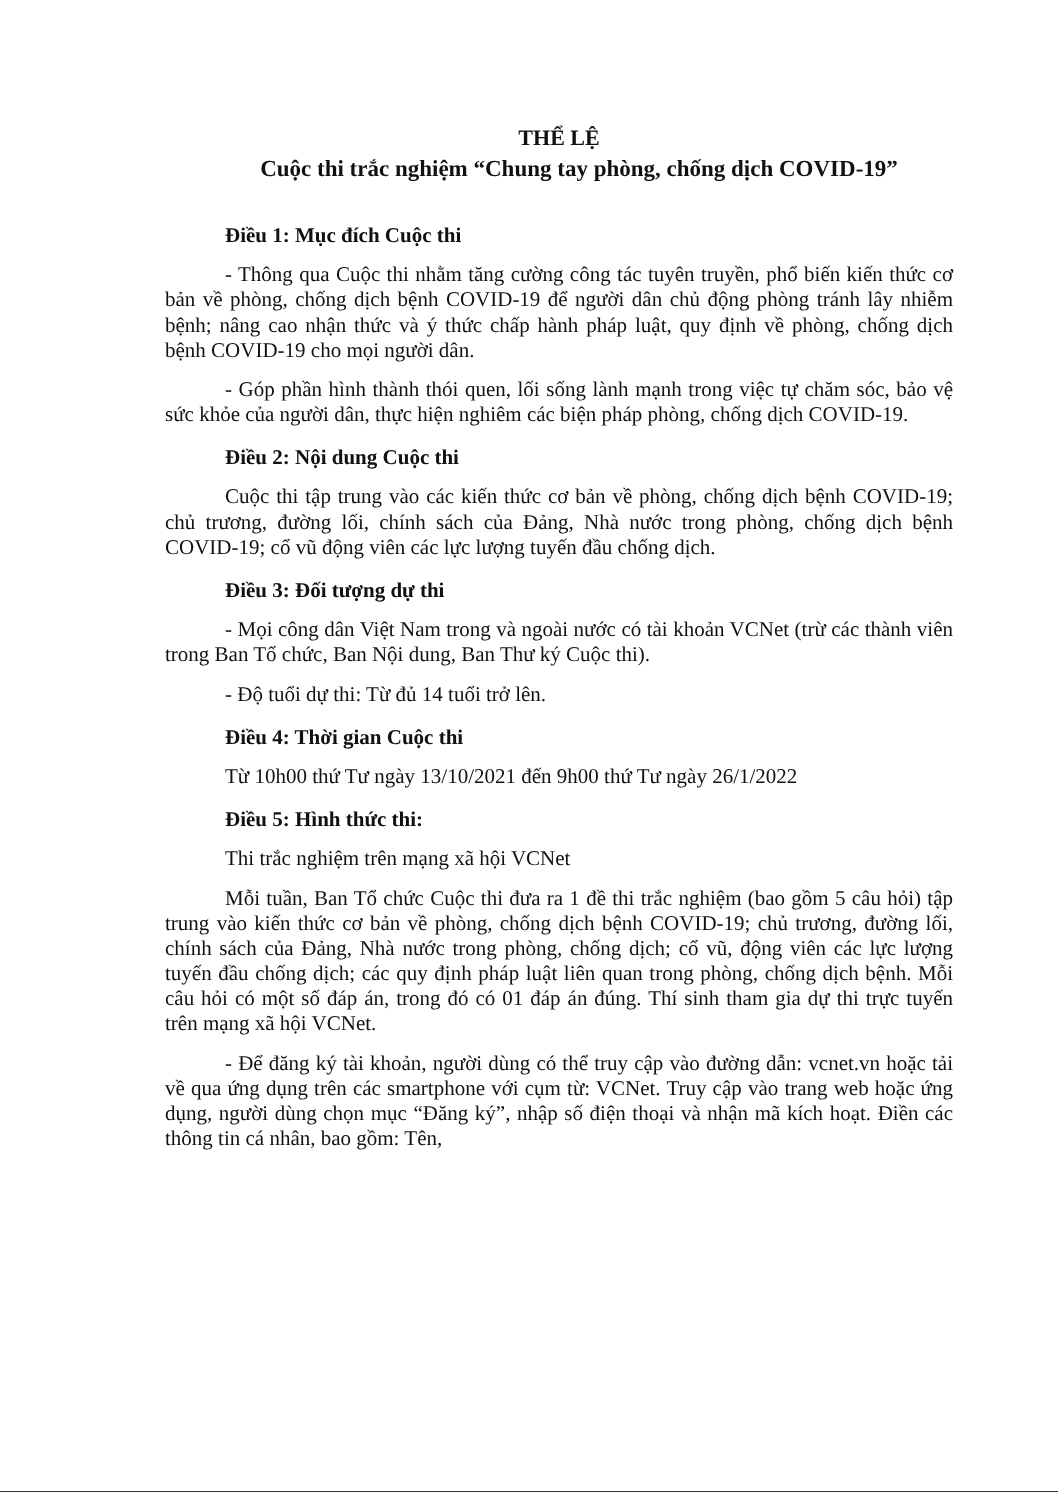THỂ LỆ
Cuộc thi trắc nghiệm “Chung tay phòng, chống dịch COVID-19”
Điều 1: Mục đích Cuộc thi
- Thông qua Cuộc thi nhằm tăng cường công tác tuyên truyền, phổ biến kiến thức cơ bản về phòng, chống dịch bệnh COVID-19 để người dân chủ động phòng tránh lây nhiễm bệnh; nâng cao nhận thức và ý thức chấp hành pháp luật, quy định về phòng, chống dịch bệnh COVID-19 cho mọi người dân.
- Góp phần hình thành thói quen, lối sống lành mạnh trong việc tự chăm sóc, bảo vệ sức khỏe của người dân, thực hiện nghiêm các biện pháp phòng, chống dịch COVID-19.
Điều 2: Nội dung Cuộc thi
Cuộc thi tập trung vào các kiến thức cơ bản về phòng, chống dịch bệnh COVID-19; chủ trương, đường lối, chính sách của Đảng, Nhà nước trong phòng, chống dịch bệnh COVID-19; cổ vũ động viên các lực lượng tuyến đầu chống dịch.
Điều 3: Đối tượng dự thi
- Mọi công dân Việt Nam trong và ngoài nước có tài khoản VCNet (trừ các thành viên trong Ban Tổ chức, Ban Nội dung, Ban Thư ký Cuộc thi).
- Độ tuổi dự thi: Từ đủ 14 tuổi trở lên.
Điều 4: Thời gian Cuộc thi
Từ 10h00 thứ Tư ngày 13/10/2021 đến 9h00 thứ Tư ngày 26/1/2022
Điều 5: Hình thức thi:
Thi trắc nghiệm trên mạng xã hội VCNet
Mỗi tuần, Ban Tổ chức Cuộc thi đưa ra 1 đề thi trắc nghiệm (bao gồm 5 câu hỏi) tập trung vào kiến thức cơ bản về phòng, chống dịch bệnh COVID-19; chủ trương, đường lối, chính sách của Đảng, Nhà nước trong phòng, chống dịch; cổ vũ, động viên các lực lượng tuyến đầu chống dịch; các quy định pháp luật liên quan trong phòng, chống dịch bệnh. Mỗi câu hỏi có một số đáp án, trong đó có 01 đáp án đúng. Thí sinh tham gia dự thi trực tuyến trên mạng xã hội VCNet.
- Để đăng ký tài khoản, người dùng có thể truy cập vào đường dẫn: vcnet.vn hoặc tải về qua ứng dụng trên các smartphone với cụm từ: VCNet. Truy cập vào trang web hoặc ứng dụng, người dùng chọn mục “Đăng ký”, nhập số điện thoại và nhận mã kích hoạt. Điền các thông tin cá nhân, bao gồm: Tên,